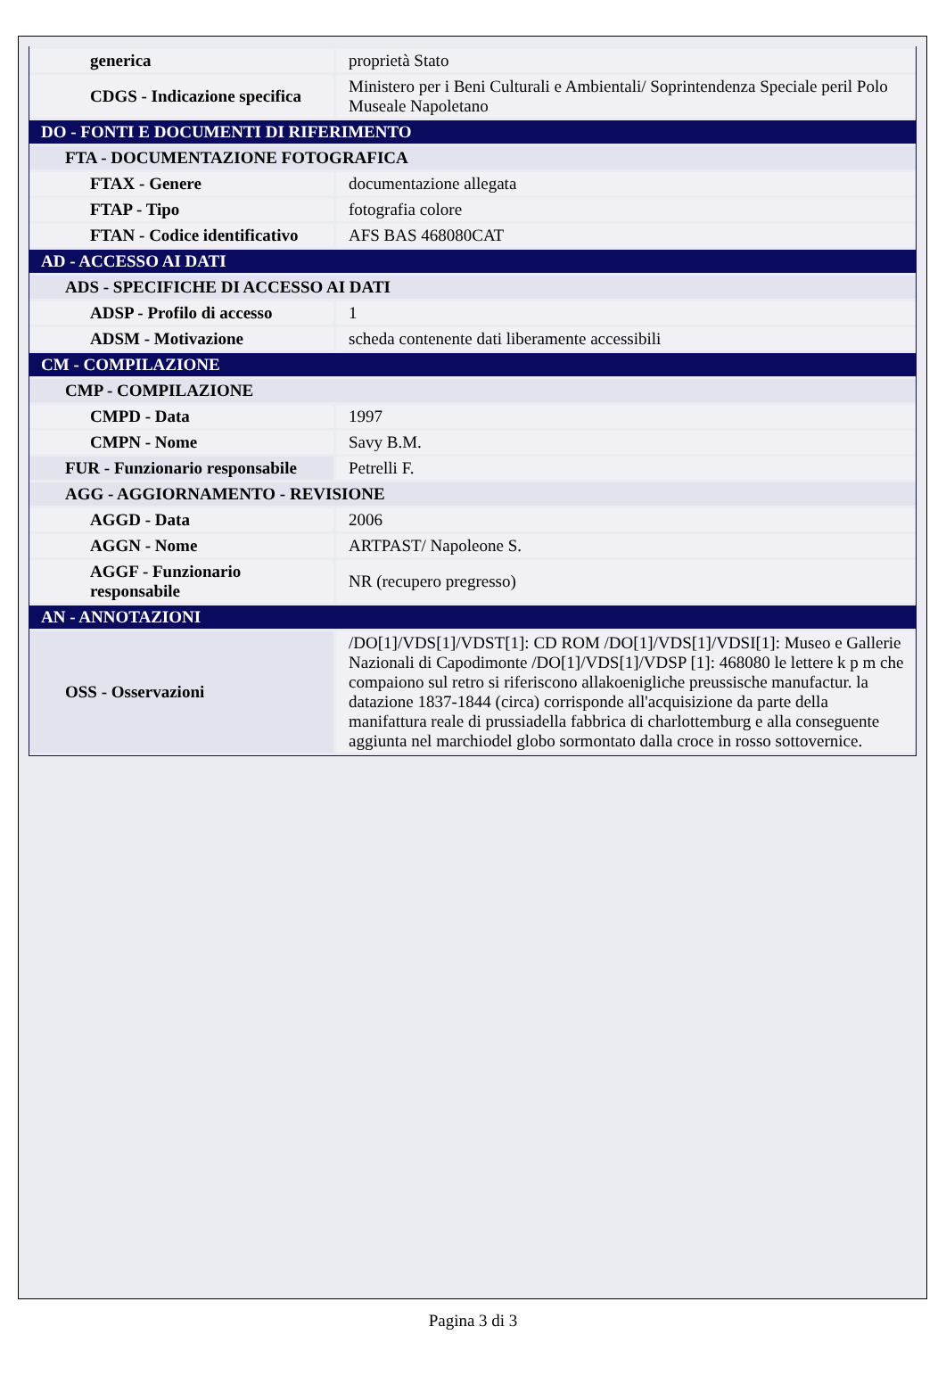| generica | proprietà Stato |
| CDGS - Indicazione specifica | Ministero per i Beni Culturali e Ambientali/ Soprintendenza Speciale peril Polo Museale Napoletano |
| DO - FONTI E DOCUMENTI DI RIFERIMENTO | |
| FTA - DOCUMENTAZIONE FOTOGRAFICA | |
| FTAX - Genere | documentazione allegata |
| FTAP - Tipo | fotografia colore |
| FTAN - Codice identificativo | AFS BAS 468080CAT |
| AD - ACCESSO AI DATI | |
| ADS - SPECIFICHE DI ACCESSO AI DATI | |
| ADSP - Profilo di accesso | 1 |
| ADSM - Motivazione | scheda contenente dati liberamente accessibili |
| CM - COMPILAZIONE | |
| CMP - COMPILAZIONE | |
| CMPD - Data | 1997 |
| CMPN - Nome | Savy B.M. |
| FUR - Funzionario responsabile | Petrelli F. |
| AGG - AGGIORNAMENTO - REVISIONE | |
| AGGD - Data | 2006 |
| AGGN - Nome | ARTPAST/ Napoleone S. |
| AGGF - Funzionario responsabile | NR (recupero pregresso) |
| AN - ANNOTAZIONI | |
| OSS - Osservazioni | /DO[1]/VDS[1]/VDST[1]: CD ROM /DO[1]/VDS[1]/VDSI[1]: Museo e Gallerie Nazionali di Capodimonte /DO[1]/VDS[1]/VDSP [1]: 468080 le lettere k p m che compaiono sul retro si riferiscono allakoenigliche preussische manufactur. la datazione 1837-1844 (circa) corrisponde all'acquisizione da parte della manifattura reale di prussiadella fabbrica di charlottemburg e alla conseguente aggiunta nel marchiodel globo sormontato dalla croce in rosso sottovernice. |
Pagina 3 di 3